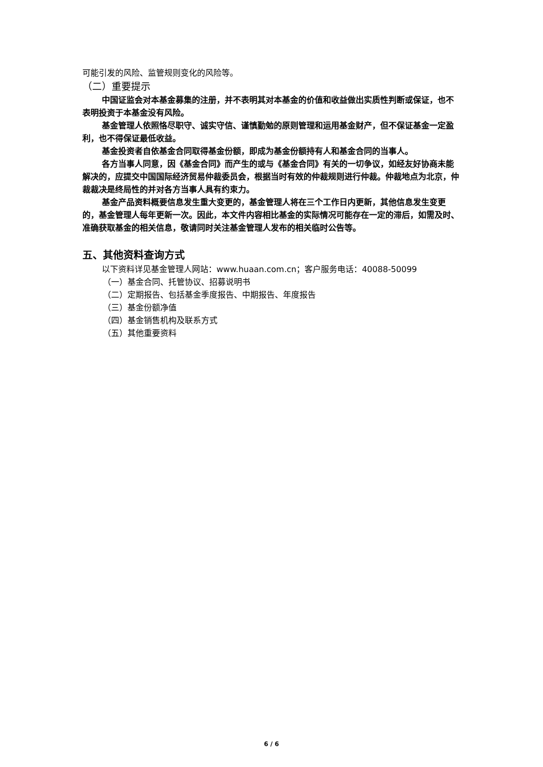可能引发的风险、监管规则变化的风险等。
（二）重要提示
中国证监会对本基金募集的注册，并不表明其对本基金的价值和收益做出实质性判断或保证，也不表明投资于本基金没有风险。
基金管理人依照恪尽职守、诚实守信、谨慎勤勉的原则管理和运用基金财产，但不保证基金一定盈利，也不得保证最低收益。
基金投资者自依基金合同取得基金份额，即成为基金份额持有人和基金合同的当事人。
各方当事人同意，因《基金合同》而产生的或与《基金合同》有关的一切争议，如经友好协商未能解决的，应提交中国国际经济贸易仲裁委员会，根据当时有效的仲裁规则进行仲裁。仲裁地点为北京，仲裁裁决是终局性的并对各方当事人具有约束力。
基金产品资料概要信息发生重大变更的，基金管理人将在三个工作日内更新，其他信息发生变更的，基金管理人每年更新一次。因此，本文件内容相比基金的实际情况可能存在一定的滞后，如需及时、准确获取基金的相关信息，敬请同时关注基金管理人发布的相关临时公告等。
五、其他资料查询方式
以下资料详见基金管理人网站：www.huaan.com.cn；客户服务电话：40088-50099
（一）基金合同、托管协议、招募说明书
（二）定期报告、包括基金季度报告、中期报告、年度报告
（三）基金份额净值
（四）基金销售机构及联系方式
（五）其他重要资料
6 / 6